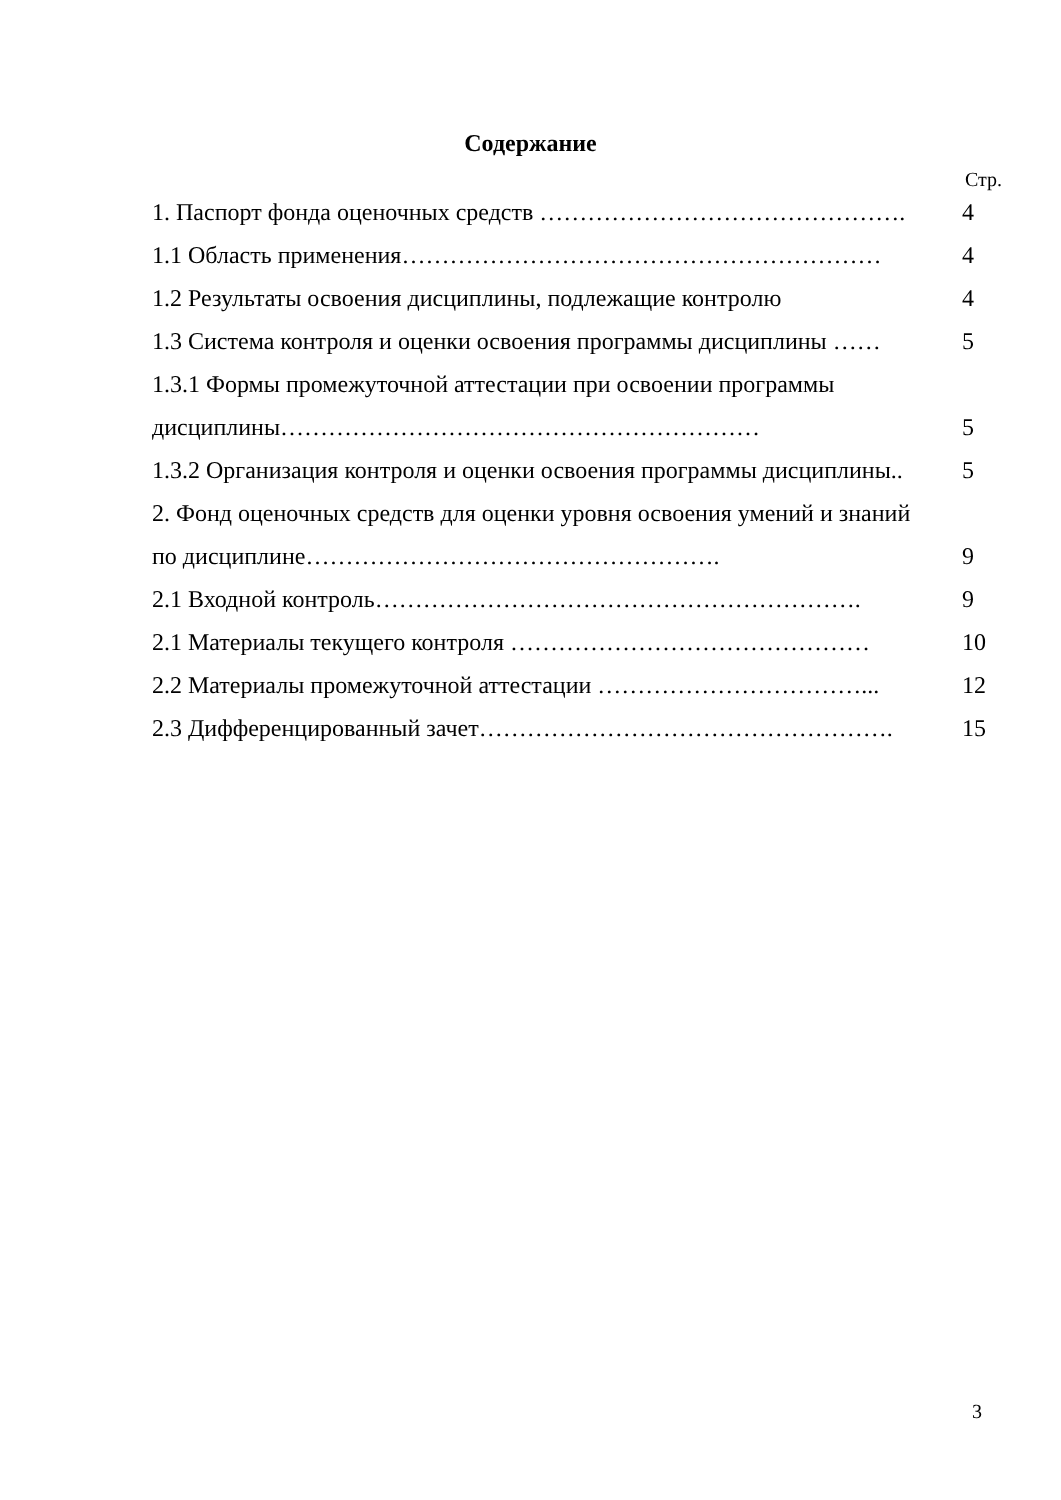Содержание
Стр.
1. Паспорт фонда оценочных средств ………………………………………. 4
1.1 Область применения…………………………………………………… 4
1.2 Результаты освоения дисциплины, подлежащие контролю 4
1.3 Система контроля и оценки освоения программы дисциплины …… 5
1.3.1 Формы промежуточной аттестации при освоении программы
дисциплины…………………………………………………… 5
1.3.2 Организация контроля и оценки освоения программы дисциплины.. 5
2. Фонд оценочных средств для оценки уровня освоения умений и знаний
по дисциплине……………………………………………. 9
2.1 Входной контроль……………………………………………………. 9
2.1 Материалы текущего контроля ……………………………………… 10
2.2 Материалы промежуточной аттестации ……………………………... 12
2.3 Дифференцированный зачет……………………………………………. 15
3